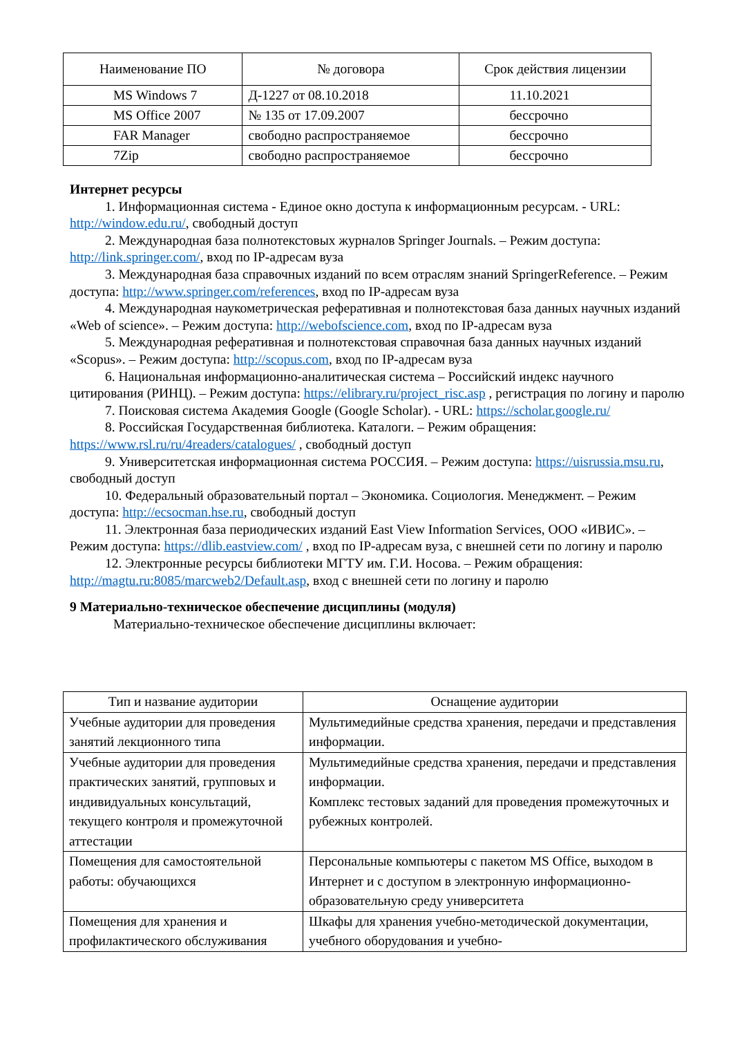| Наименование ПО | № договора | Срок действия лицензии |
| --- | --- | --- |
| MS Windows 7 | Д-1227 от 08.10.2018 | 11.10.2021 |
| MS Office 2007 | № 135 от 17.09.2007 | бессрочно |
| FAR Manager | свободно распространяемое | бессрочно |
| 7Zip | свободно распространяемое | бессрочно |
Интернет ресурсы
1. Информационная система - Единое окно доступа к информационным ресурсам. - URL: http://window.edu.ru/, свободный доступ
2. Международная база полнотекстовых журналов Springer Journals. – Режим доступа: http://link.springer.com/, вход по IP-адресам вуза
3. Международная база справочных изданий по всем отраслям знаний SpringerReference. – Режим доступа: http://www.springer.com/references, вход по IP-адресам вуза
4. Международная наукометрическая реферативная и полнотекстовая база данных научных изданий «Web of science». – Режим доступа: http://webofscience.com, вход по IP-адресам вуза
5. Международная реферативная и полнотекстовая справочная база данных научных изданий «Scopus». – Режим доступа: http://scopus.com, вход по IP-адресам вуза
6. Национальная информационно-аналитическая система – Российский индекс научного цитирования (РИНЦ). – Режим доступа: https://elibrary.ru/project_risc.asp , регистрация по логину и паролю
7. Поисковая система Академия Google (Google Scholar). - URL: https://scholar.google.ru/
8. Российская Государственная библиотека. Каталоги. – Режим обращения: https://www.rsl.ru/ru/4readers/catalogues/ , свободный доступ
9. Университетская информационная система РОССИЯ. – Режим доступа: https://uisrussia.msu.ru, свободный доступ
10. Федеральный образовательный портал – Экономика. Социология. Менеджмент. – Режим доступа: http://ecsocman.hse.ru, свободный доступ
11. Электронная база периодических изданий East View Information Services, ООО «ИВИС». – Режим доступа: https://dlib.eastview.com/ , вход по IP-адресам вуза, с внешней сети по логину и паролю
12. Электронные ресурсы библиотеки МГТУ им. Г.И. Носова. – Режим обращения: http://magtu.ru:8085/marcweb2/Default.asp, вход с внешней сети по логину и паролю
9 Материально-техническое обеспечение дисциплины (модуля)
Материально-техническое обеспечение дисциплины включает:
| Тип и название аудитории | Оснащение аудитории |
| --- | --- |
| Учебные аудитории для проведения занятий лекционного типа | Мультимедийные средства хранения, передачи и представления информации. |
| Учебные аудитории для проведения практических занятий, групповых и индивидуальных консультаций, текущего контроля и промежуточной аттестации | Мультимедийные средства хранения, передачи и представления информации. Комплекс тестовых заданий для проведения промежуточных и рубежных контролей. |
| Помещения для самостоятельной работы: обучающихся | Персональные компьютеры с пакетом MS Office, выходом в Интернет и с доступом в электронную информационно-образовательную среду университета |
| Помещения для хранения и профилактического обслуживания | Шкафы для хранения учебно-методической документации, учебного оборудования и учебно- |